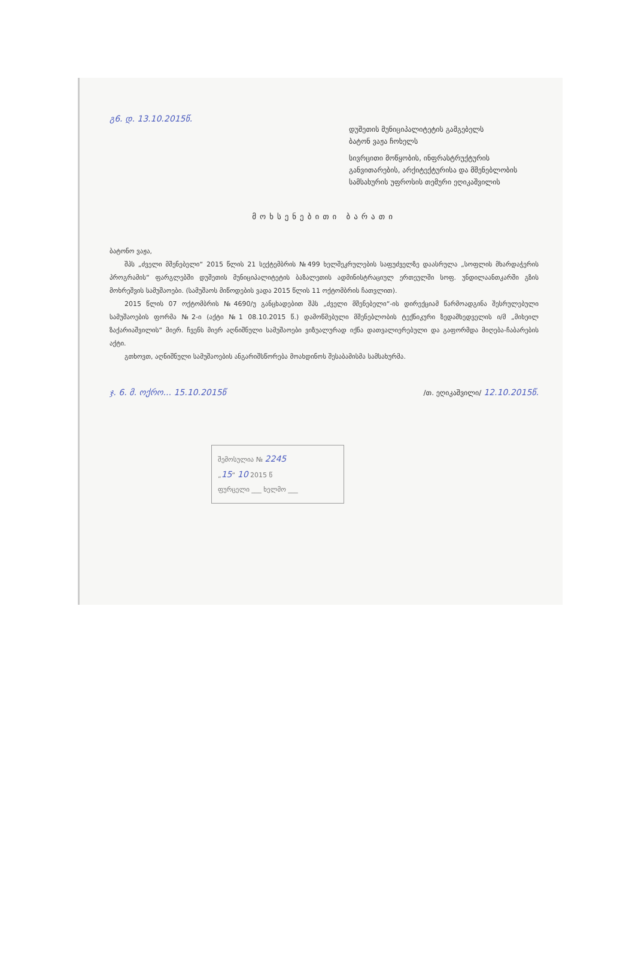გ6. დ. 13.10.2015წ.
დუშეთის მუნიციპალიტეტის გამგებელს
ბატონ ვაჟა ჩოხელს
სივრცითი მოწყობის, ინფრასტრუქტურის განვითარების, არქიტექტურისა და მშენებლობის სამსახურის უფროსის თემური ეღიკაშვილის
მოხსენებითი ბარათი
ბატონო ვაჟა,
შპს „ძველი მშენებელი“ 2015 წლის 21 სექტემბრის №499 ხელშეკრულების საფუძველზე დაასრულა „სოფლის მხარდაჭერის პროგრამის“ ფარგლებში დუშეთის მუნიციპალიტეტის ბაზალეთის ადმინისტრაციულ ერთეულში სოფ. უნდილაანთკარში გზის მოხრეშვის სამუშაოები. (სამუშაოს მიწოდების ვადა 2015 წლის 11 ოქტომბრის ჩათვლით).
2015 წლის 07 ოქტომბრის №4690/უ განცხადებით შპს „ძველი მშენებელი“-ის დირექციამ წარმოადგინა შესრულებული სამუშაოების ფორმა №2-ი (აქტი №1 08.10.2015 წ.) დამოწმებული მშენებლობის ტექნიკური ზედამხედველის ი/მ „მიხეილ ზაქარიაშვილის“ მიერ. ჩვენს მიერ აღნიშნული სამუშაოები ვიზუალურად იქნა დათვალიერებული და გაფორმდა მიღება-ჩაბარების აქტი.
გთხოვთ, აღნიშნული სამუშაოების ანგარიშსწორება მოახდინოს შესაბამისმა სამსახურმა.
ჯ. 6. მ. ოქრო... 15.10.2015წ /თ. ეღიკაშვილი/ 12.10.2015წ.
შემოსულია № 2245
„15“ 10 2015 წ
ფურცელი ___ ხელმო ___